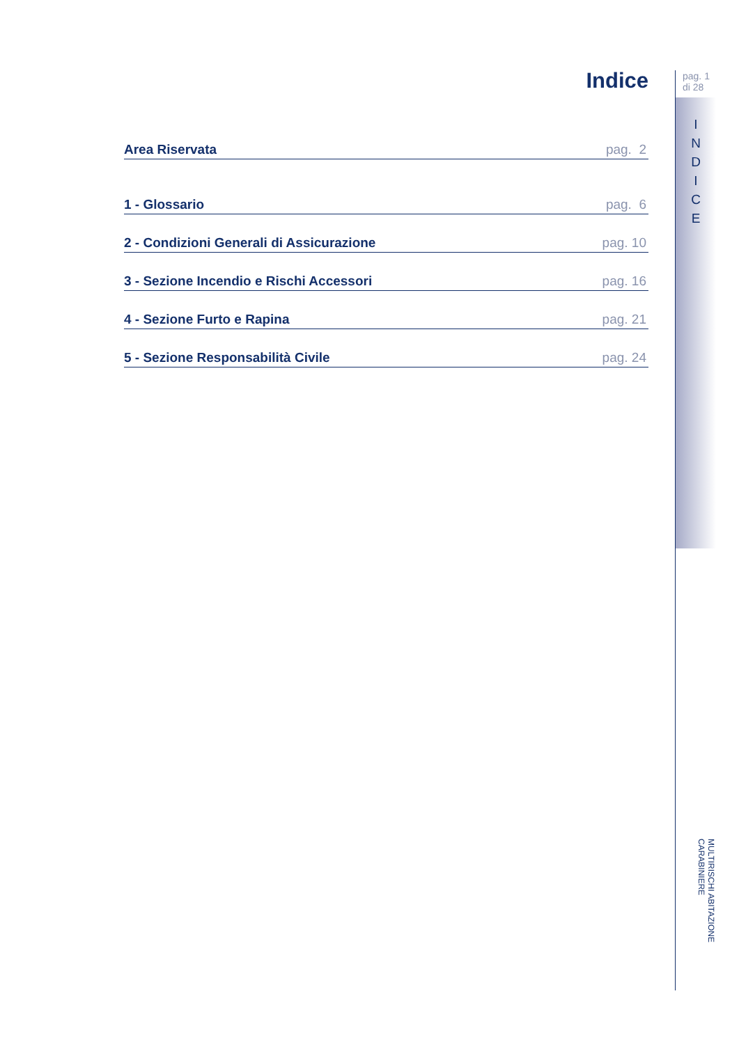Indice
Area Riservata pag. 2
1 - Glossario pag. 6
2 - Condizioni Generali di Assicurazione pag. 10
3 - Sezione Incendio e Rischi Accessori pag. 16
4 - Sezione Furto e Rapina pag. 21
5 - Sezione Responsabilità Civile pag. 24
pag. 1
di 28
I
N
D
I
C
E
MULTIRISCHI ABITAZIONE CARABINIERE